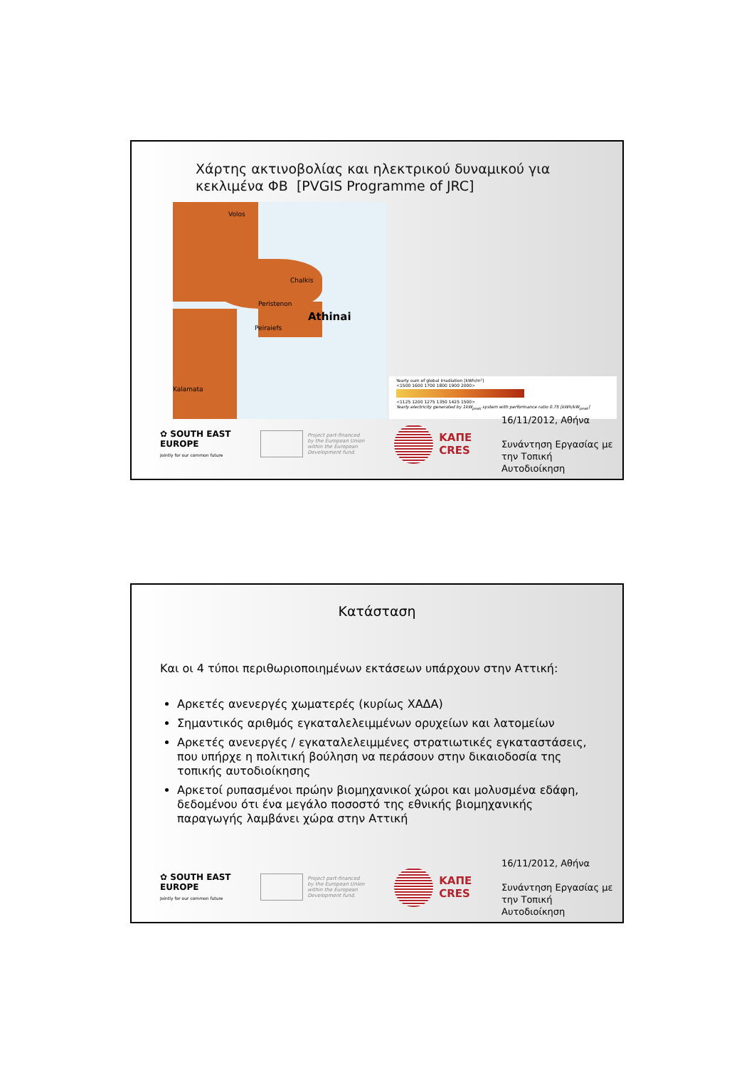Χάρτης ακτινοβολίας και ηλεκτρικού δυναμικού για
κεκλιμένα ΦΒ [PVGIS Programme of JRC]
Volos
Chalkis
Peristenon
Athinai
Peiraiefs
Kalamata
Yearly sum of global irradiation [kWh/m²]
<1500 1600 1700 1800 1900 2000>
<1125 1200 1275 1350 1425 1500>
Yearly electricity generated by 1kW<sub>peak</sub> system with performance ratio 0.75 [kWh/kW<sub>peak</sub>]
✿ SOUTH EAST
EUROPE
Jointly for our common future
Project part-financed
by the European Union
within the European
Development fund.
ΚΑΠΕ
CRES
16/11/2012, Αθήνα
Συνάντηση Εργασίας με την Τοπική Αυτοδιοίκηση
Κατάσταση
Και οι 4 τύποι περιθωριοποιημένων εκτάσεων υπάρχουν στην Αττική:
Αρκετές ανενεργές χωματερές (κυρίως ΧΑΔΑ)
Σημαντικός αριθμός εγκαταλελειμμένων ορυχείων και λατομείων
Αρκετές ανενεργές / εγκαταλελειμμένες στρατιωτικές εγκαταστάσεις, που υπήρχε η πολιτική βούληση να περάσουν στην δικαιοδοσία της τοπικής αυτοδιοίκησης
Αρκετοί ρυπασμένοι πρώην βιομηχανικοί χώροι και μολυσμένα εδάφη, δεδομένου ότι ένα μεγάλο ποσοστό της εθνικής βιομηχανικής παραγωγής λαμβάνει χώρα στην Αττική
✿ SOUTH EAST
EUROPE
Jointly for our common future
Project part-financed
by the European Union
within the European
Development fund.
ΚΑΠΕ
CRES
16/11/2012, Αθήνα
Συνάντηση Εργασίας με την Τοπική Αυτοδιοίκηση